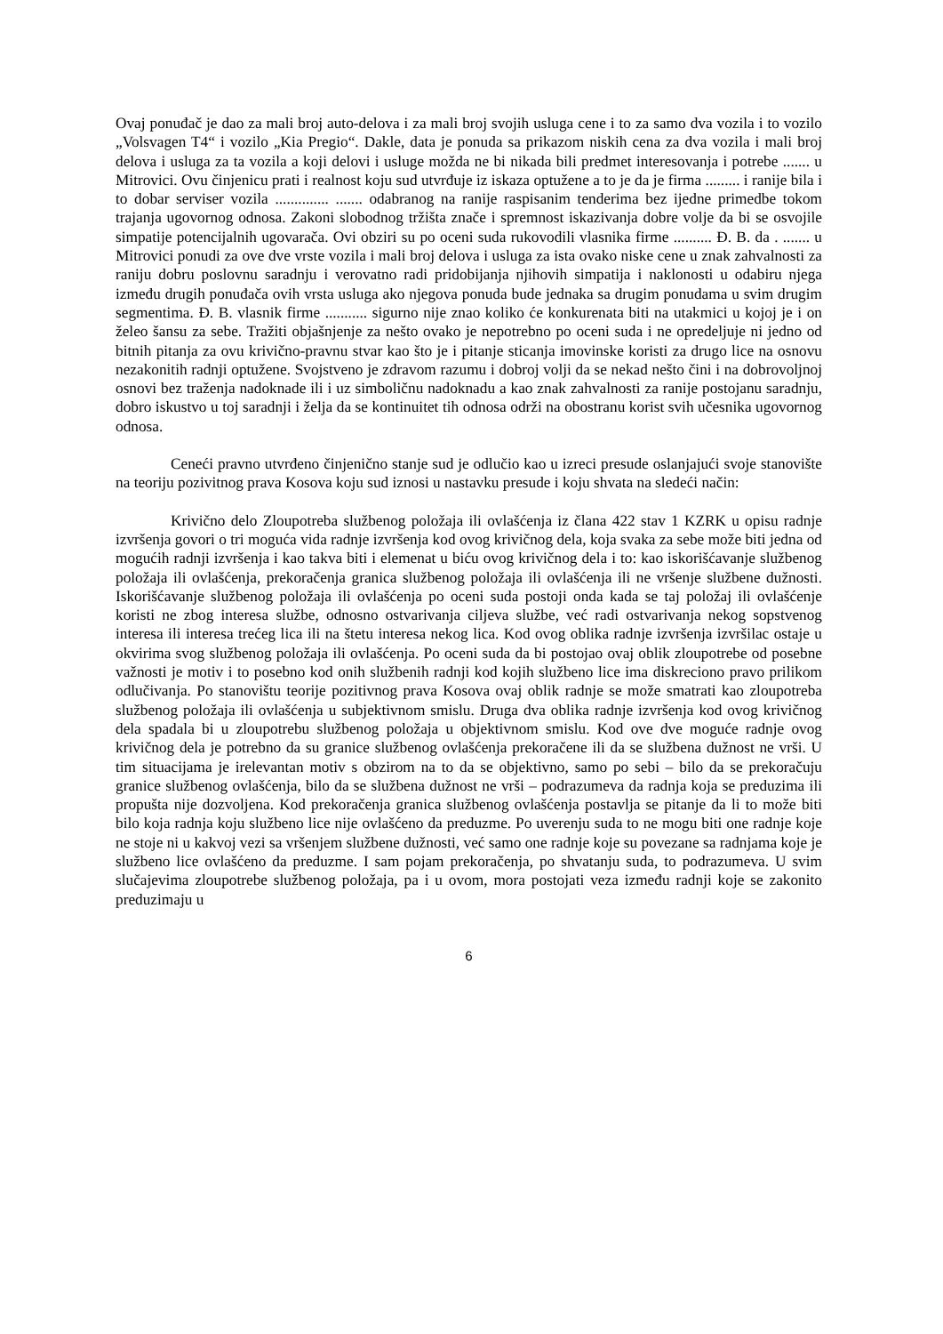Ovaj ponuđač je dao za mali broj auto-delova i za mali broj svojih usluga cene i to za samo dva vozila i to vozilo „Volsvagen T4“ i vozilo „Kia Pregio“. Dakle, data je ponuda sa prikazom niskih cena za dva vozila i mali broj delova i usluga za ta vozila a koji delovi i usluge možda ne bi nikada bili predmet interesovanja i potrebe ....... u Mitrovici. Ovu činjenicu prati i realnost koju sud utvrđuje iz iskaza optužene a to je da je firma ......... i ranije bila i to dobar serviser vozila .............. ....... odabranog na ranije raspisanim tenderima bez ijedne primedbe tokom trajanja ugovornog odnosa. Zakoni slobodnog tržišta znače i spremnost iskazivanja dobre volje da bi se osvojile simpatije potencijalnih ugovarača. Ovi obziri su po oceni suda rukovodili vlasnika firme .......... Đ. B. da . ....... u Mitrovici ponudi za ove dve vrste vozila i mali broj delova i usluga za ista ovako niske cene u znak zahvalnosti za raniju dobru poslovnu saradnju i verovatno radi pridobijanja njihovih simpatija i naklonosti u odabiru njega između drugih ponuđača ovih vrsta usluga ako njegova ponuda bude jednaka sa drugim ponudama u svim drugim segmentima. Đ. B. vlasnik firme ........... sigurno nije znao koliko će konkurenata biti na utakmici u kojoj je i on želeo šansu za sebe. Tražiti objašnjenje za nešto ovako je nepotrebno po oceni suda i ne opredeljuje ni jedno od bitnih pitanja za ovu krivično-pravnu stvar kao što je i pitanje sticanja imovinske koristi za drugo lice na osnovu nezakonitih radnji optužene. Svojstveno je zdravom razumu i dobroj volji da se nekad nešto čini i na dobrovoljnoj osnovi bez traženja nadoknade ili i uz simboličnu nadoknadu a kao znak zahvalnosti za ranije postojanu saradnju, dobro iskustvo u toj saradnji i želja da se kontinuitet tih odnosa održi na obostranu korist svih učesnika ugovornog odnosa.
Ceneći pravno utvrđeno činjenično stanje sud je odlučio kao u izreci presude oslanjajući svoje stanovište na teoriju pozivitnog prava Kosova koju sud iznosi u nastavku presude i koju shvata na sledeći način:
Krivično delo Zloupotreba službenog položaja ili ovlašćenja iz člana 422 stav 1 KZRK u opisu radnje izvršenja govori o tri moguća vida radnje izvršenja kod ovog krivičnog dela, koja svaka za sebe može biti jedna od mogućih radnji izvršenja i kao takva biti i elemenat u biću ovog krivičnog dela i to: kao iskorišćavanje službenog položaja ili ovlašćenja, prekoračenja granica službenog položaja ili ovlašćenja ili ne vršenje službene dužnosti. Iskorišćavanje službenog položaja ili ovlašćenja po oceni suda postoji onda kada se taj položaj ili ovlašćenje koristi ne zbog interesa službe, odnosno ostvarivanja ciljeva službe, već radi ostvarivanja nekog sopstvenog interesa ili interesa trećeg lica ili na štetu interesa nekog lica. Kod ovog oblika radnje izvršenja izvršilac ostaje u okvirima svog službenog položaja ili ovlašćenja. Po oceni suda da bi postojao ovaj oblik zloupotrebe od posebne važnosti je motiv i to posebno kod onih službenih radnji kod kojih službeno lice ima diskreciono pravo prilikom odlučivanja. Po stanovištu teorije pozitivnog prava Kosova ovaj oblik radnje se može smatrati kao zloupotreba službenog položaja ili ovlašćenja u subjektivnom smislu. Druga dva oblika radnje izvršenja kod ovog krivičnog dela spadala bi u zloupotrebu službenog položaja u objektivnom smislu. Kod ove dve moguće radnje ovog krivičnog dela je potrebno da su granice službenog ovlašćenja prekoračene ili da se službena dužnost ne vrši. U tim situacijama je irelevantan motiv s obzirom na to da se objektivno, samo po sebi – bilo da se prekoračuju granice službenog ovlašćenja, bilo da se službena dužnost ne vrši – podrazumeva da radnja koja se preduzima ili propušta nije dozvoljena. Kod prekoračenja granica službenog ovlašćenja postavlja se pitanje da li to može biti bilo koja radnja koju službeno lice nije ovlašćeno da preduzme. Po uverenju suda to ne mogu biti one radnje koje ne stoje ni u kakvoj vezi sa vršenjem službene dužnosti, već samo one radnje koje su povezane sa radnjama koje je službeno lice ovlašćeno da preduzme. I sam pojam prekoračenja, po shvatanju suda, to podrazumeva. U svim slučajevima zloupotrebe službenog položaja, pa i u ovom, mora postojati veza između radnji koje se zakonito preduzimaju u
6